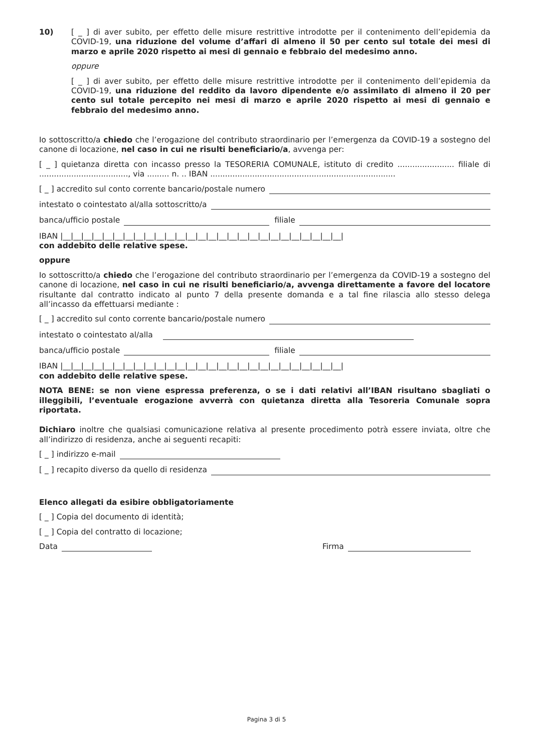10) [ _ ] di aver subito, per effetto delle misure restrittive introdotte per il contenimento dell’epidemia da COVID-19, una riduzione del volume d’affari di almeno il 50 per cento sul totale dei mesi di marzo e aprile 2020 rispetto ai mesi di gennaio e febbraio del medesimo anno.
oppure
[ _ ] di aver subito, per effetto delle misure restrittive introdotte per il contenimento dell’epidemia da COVID-19, una riduzione del reddito da lavoro dipendente e/o assimilato di almeno il 20 per cento sul totale percepito nei mesi di marzo e aprile 2020 rispetto ai mesi di gennaio e febbraio del medesimo anno.
Io sottoscritto/a chiedo che l’erogazione del contributo straordinario per l’emergenza da COVID-19 a sostegno del canone di locazione, nel caso in cui ne risulti beneficiario/a, avvenga per:
[ _ ] quietanza diretta con incasso presso la TESORERIA COMUNALE, istituto di credito ....................... filiale di ...................................., via ......... n. .. IBAN ...........................................................................
[ _ ] accredito sul conto corrente bancario/postale numero
intestato o cointestato al/alla sottoscritto/a
banca/ufficio postale filiale
IBAN |__|__|__|__|__|__|__|__|__|__|__|__|__|__|__|__|__|__|__|__|__|__|__|__|__|__|__|
con addebito delle relative spese.
oppure
Io sottoscritto/a chiedo che l’erogazione del contributo straordinario per l’emergenza da COVID-19 a sostegno del canone di locazione, nel caso in cui ne risulti beneficiario/a, avvenga direttamente a favore del locatore risultante dal contratto indicato al punto 7 della presente domanda e a tal fine rilascia allo stesso delega all’incasso da effettuarsi mediante :
[ _ ] accredito sul conto corrente bancario/postale numero
intestato o cointestato al/alla
banca/ufficio postale filiale
IBAN |__|__|__|__|__|__|__|__|__|__|__|__|__|__|__|__|__|__|__|__|__|__|__|__|__|__|__|
con addebito delle relative spese.
NOTA BENE: se non viene espressa preferenza, o se i dati relativi all’IBAN risultano sbagliati o illeggibili, l’eventuale erogazione avverrà con quietanza diretta alla Tesoreria Comunale sopra riportata.
Dichiaro inoltre che qualsiasi comunicazione relativa al presente procedimento potrà essere inviata, oltre che all’indirizzo di residenza, anche ai seguenti recapiti:
[ _ ] indirizzo e-mail
[ _ ] recapito diverso da quello di residenza
Elenco allegati da esibire obbligatoriamente
[ _ ] Copia del documento di identità;
[ _ ] Copia del contratto di locazione;
Data Firma
Pagina 3 di 5